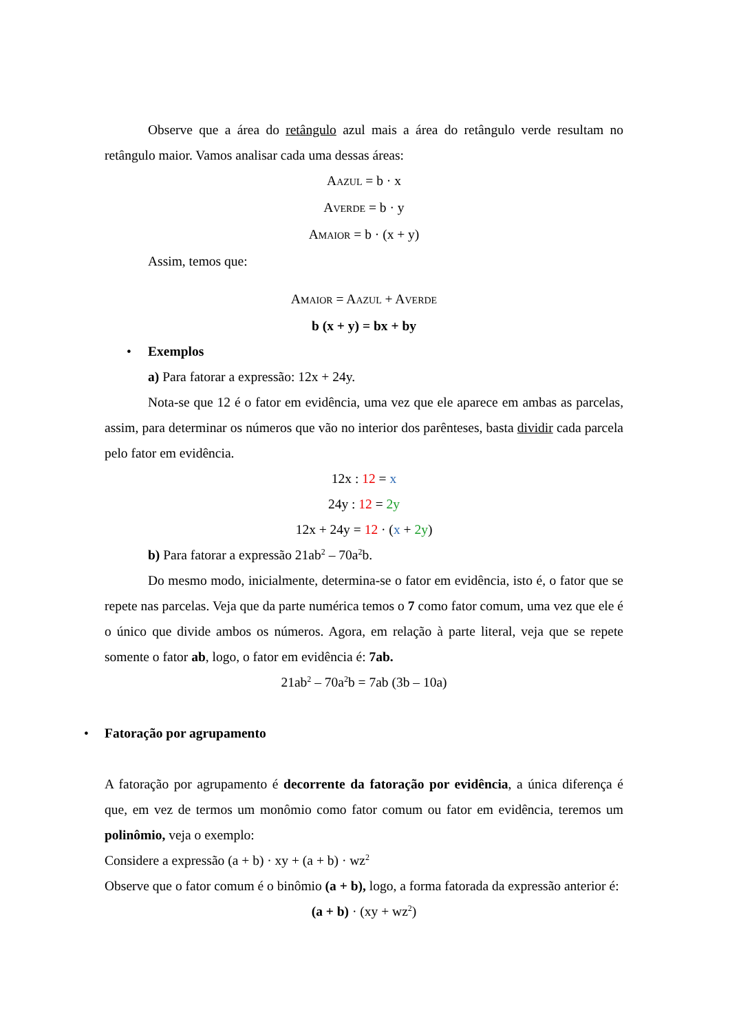Observe que a área do retângulo azul mais a área do retângulo verde resultam no retângulo maior. Vamos analisar cada uma dessas áreas:
AAZUL = b · x
AVERDE = b · y
AMAIOR = b · (x + y)
Assim, temos que:
AMAIOR = AAZUL + AVERDE
b (x + y) = bx + by
• Exemplos
a) Para fatorar a expressão: 12x + 24y.
Nota-se que 12 é o fator em evidência, uma vez que ele aparece em ambas as parcelas, assim, para determinar os números que vão no interior dos parênteses, basta dividir cada parcela pelo fator em evidência.
12x : 12 = x
24y : 12 = 2y
12x + 24y = 12 · (x + 2y)
b) Para fatorar a expressão 21ab<sup>2</sup> – 70a<sup>2</sup>b.
Do mesmo modo, inicialmente, determina-se o fator em evidência, isto é, o fator que se repete nas parcelas. Veja que da parte numérica temos o 7 como fator comum, uma vez que ele é o único que divide ambos os números. Agora, em relação à parte literal, veja que se repete somente o fator ab, logo, o fator em evidência é: 7ab.
21ab<sup>2</sup> – 70a<sup>2</sup>b = 7ab (3b – 10a)
• Fatoração por agrupamento
A fatoração por agrupamento é decorrente da fatoração por evidência, a única diferença é que, em vez de termos um monômio como fator comum ou fator em evidência, teremos um polinômio, veja o exemplo:
Considere a expressão (a + b) · xy + (a + b) · wz<sup>2</sup>
Observe que o fator comum é o binômio (a + b), logo, a forma fatorada da expressão anterior é:
(a + b) · (xy + wz<sup>2</sup>)